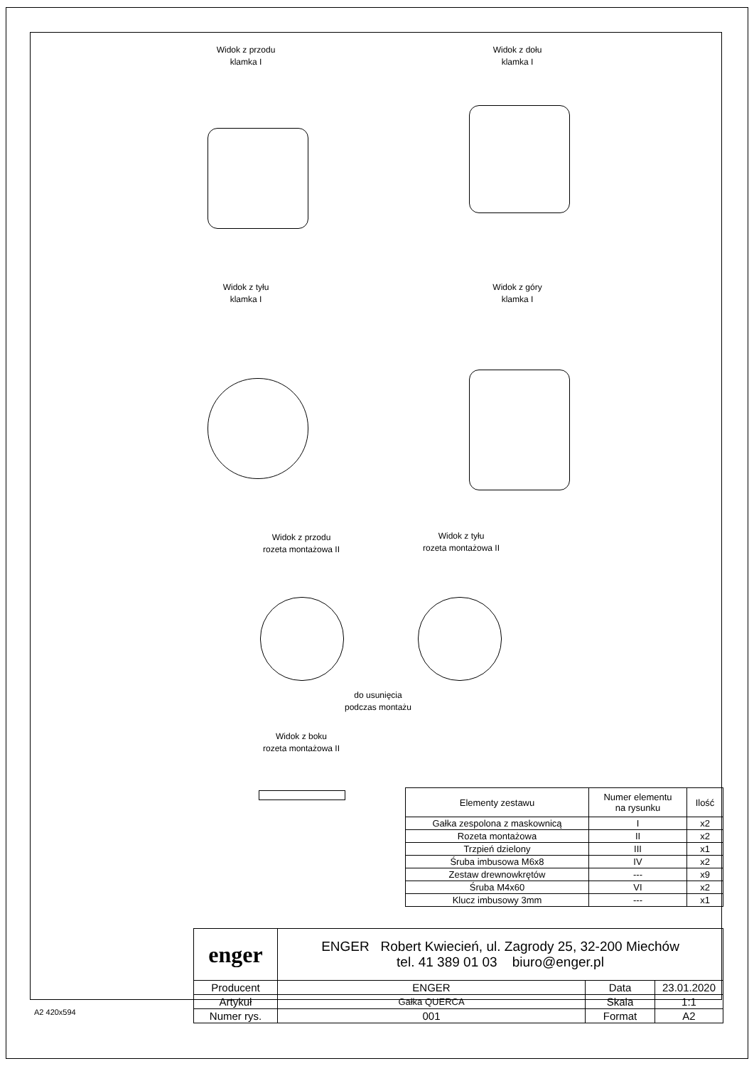Widok z przodu
klamka I
Widok z dołu
klamka I
Widok z tyłu
klamka I
Widok z góry
klamka I
Widok z przodu
rozeta montażowa II
Widok z tyłu
rozeta montażowa II
do usunięcia
podczas montażu
Widok z boku
rozeta montażowa II
| Elementy zestawu | Numer elementu na rysunku | Ilość |
| Gałka zespolona z maskownicą | I | x2 |
| Rozeta montażowa | II | x2 |
| Trzpień dzielony | III | x1 |
| Śruba imbusowa M6x8 | IV | x2 |
| Zestaw drewnowkrętów | --- | x9 |
| Śruba M4x60 | VI | x2 |
| Klucz imbusowy 3mm | --- | x1 |
| enger | ENGER Robert Kwiecień, ul. Zagrody 25, 32-200 Miechów tel. 41 389 01 03 biuro@enger.pl | | |
| Producent | ENGER | Data | 23.01.2020 |
| Artykuł | Gałka QUERCA | Skala | 1:1 |
| Numer rys. | 001 | Format | A2 |
A2 420x594